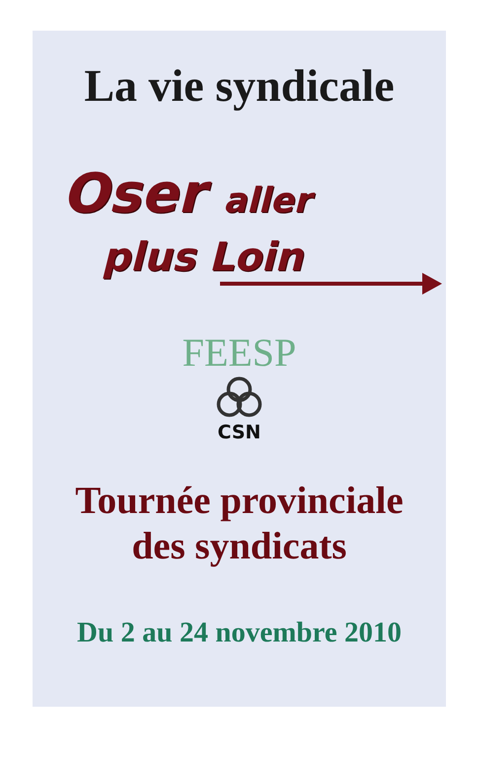La vie syndicale
Oser aller
plus Loin
FEESP
CSN
Tournée provinciale
des syndicats
Du 2 au 24 novembre 2010